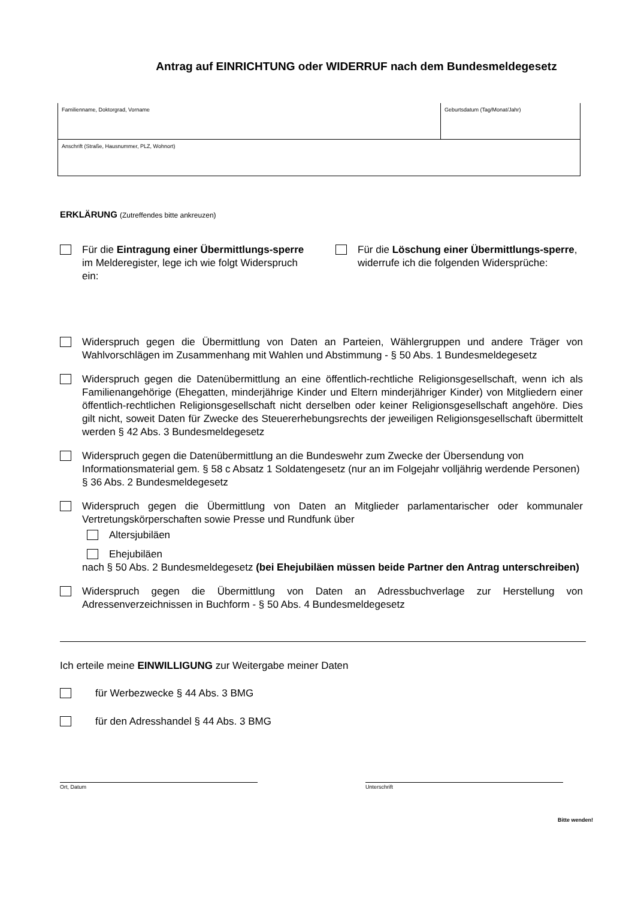Antrag auf EINRICHTUNG oder WIDERRUF nach dem Bundesmeldegesetz
| Familienname, Doktorgrad, Vorname | Geburtsdatum (Tag/Monat/Jahr) |
| Anschrift (Straße, Hausnummer, PLZ, Wohnort) | |
ERKLÄRUNG (Zutreffendes bitte ankreuzen)
Für die Eintragung einer Übermittlungs-sperre im Melderegister, lege ich wie folgt Widerspruch ein:
Für die Löschung einer Übermittlungs-sperre, widerrufe ich die folgenden Widersprüche:
Widerspruch gegen die Übermittlung von Daten an Parteien, Wählergruppen und andere Träger von Wahlvorschlägen im Zusammenhang mit Wahlen und Abstimmung - § 50 Abs. 1 Bundesmeldegesetz
Widerspruch gegen die Datenübermittlung an eine öffentlich-rechtliche Religionsgesellschaft, wenn ich als Familienangehörige (Ehegatten, minderjährige Kinder und Eltern minderjähriger Kinder) von Mitgliedern einer öffentlich-rechtlichen Religionsgesellschaft nicht derselben oder keiner Religionsgesellschaft angehöre. Dies gilt nicht, soweit Daten für Zwecke des Steuererhebungsrechts der jeweiligen Religionsgesellschaft übermittelt werden § 42 Abs. 3 Bundesmeldegesetz
Widerspruch gegen die Datenübermittlung an die Bundeswehr zum Zwecke der Übersendung von Informationsmaterial gem. § 58 c Absatz 1 Soldatengesetz (nur an im Folgejahr volljährig werdende Personen) § 36 Abs. 2 Bundesmeldegesetz
Widerspruch gegen die Übermittlung von Daten an Mitglieder parlamentarischer oder kommunaler Vertretungskörperschaften sowie Presse und Rundfunk über
Altersjubiläen
Ehejubiläen
nach § 50 Abs. 2 Bundesmeldegesetz (bei Ehejubiläen müssen beide Partner den Antrag unterschreiben)
Widerspruch gegen die Übermittlung von Daten an Adressbuchverlage zur Herstellung von Adressenverzeichnissen in Buchform - § 50 Abs. 4 Bundesmeldegesetz
Ich erteile meine EINWILLIGUNG zur Weitergabe meiner Daten
für Werbezwecke § 44 Abs. 3 BMG
für den Adresshandel § 44 Abs. 3 BMG
Ort, Datum Unterschrift
Bitte wenden!